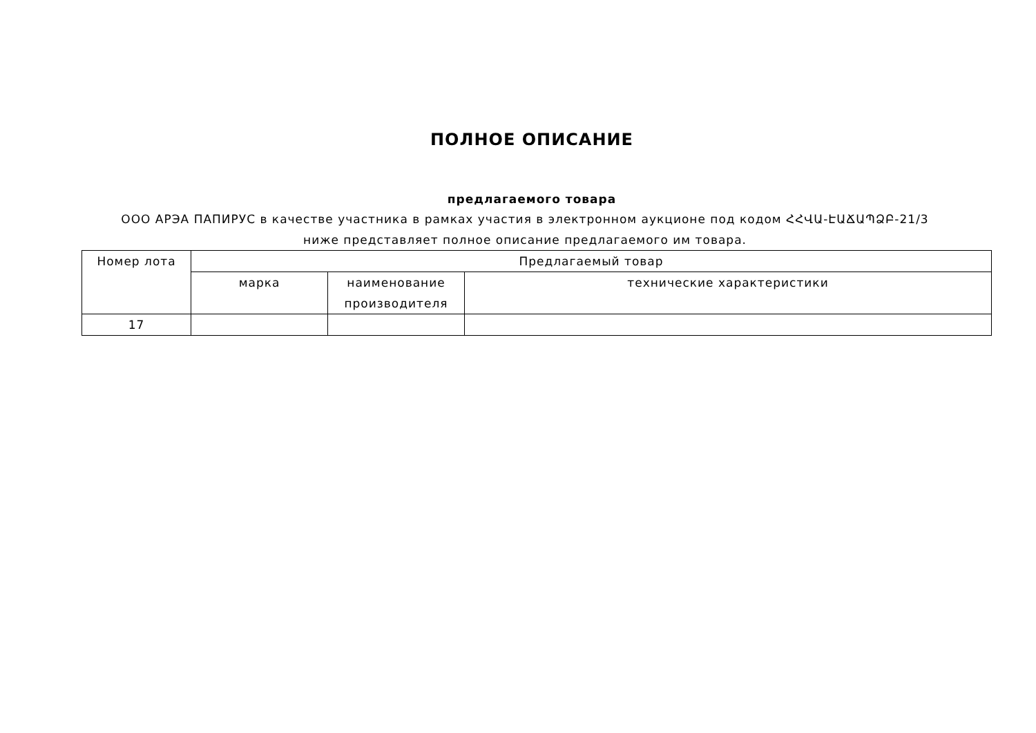ПОЛНОЕ ОПИСАНИЕ
предлагаемого товара
ООО АРЭА ПАПИРУС в качестве участника в рамках участия в электронном аукционе под кодом ՀՀՎԱ-ԷԱՃԱՊՁԲ-21/3 ниже представляет полное описание предлагаемого им товара.
| Номер лота | Предлагаемый товар | | |
| --- | --- | --- | --- |
| | марка | наименование производителя | технические характеристики |
| 17 | | | |